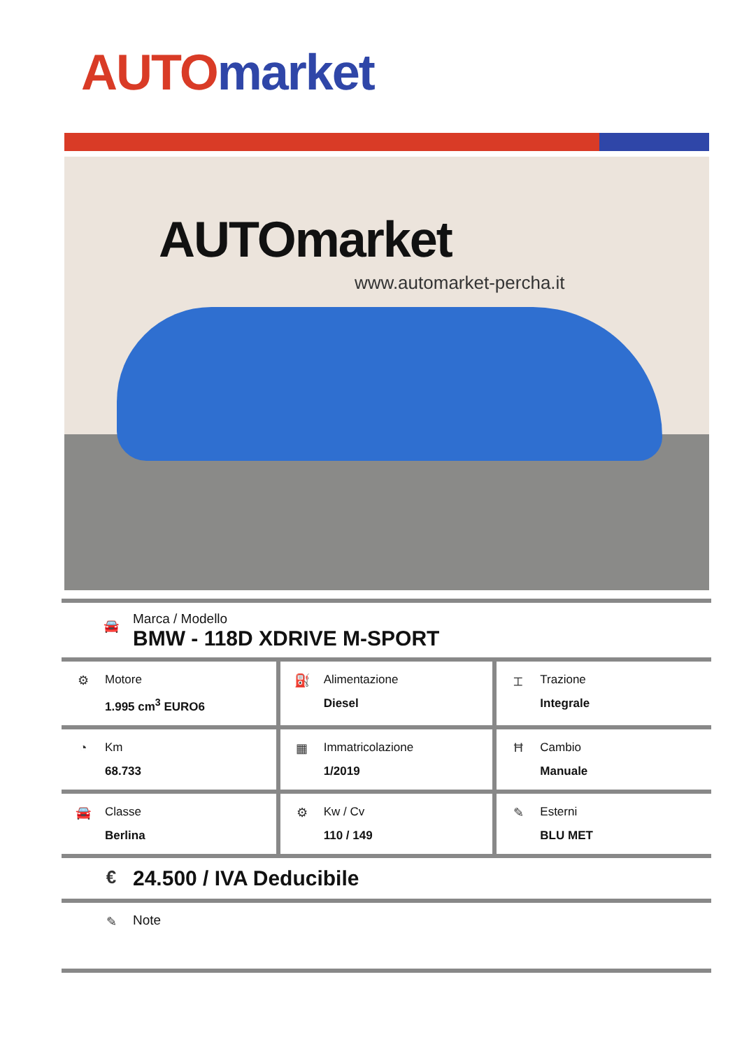AUTO market
AUTO market
www.automarket-percha.it
🚘
Marca / Modello
BMW - 118D XDRIVE M-SPORT
| ⚙ Motore 1.995 cm<sup>3</sup> EURO6 | ⛽ Alimentazione Diesel | ⌶ Trazione Integrale |
| ◔ Km 68.733 | ▦ Immatricolazione 1/2019 | Ħ Cambio Manuale |
| 🚘 Classe Berlina | ⚙ Kw / Cv 110 / 149 | ✎ Esterni BLU MET |
€
24.500 / IVA Deducibile
✎ Note